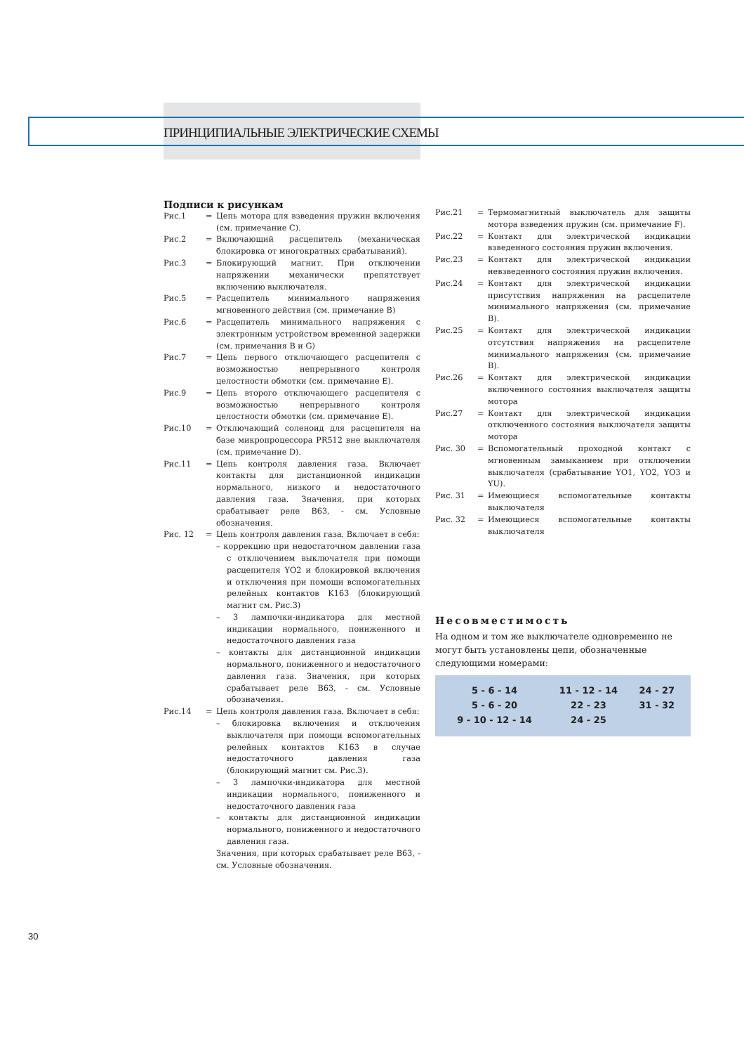ПРИНЦИПИАЛЬНЫЕ ЭЛЕКТРИЧЕСКИЕ СХЕМЫ
Подписи к рисункам
Рис.1 = Цепь мотора для взведения пружин включения (см. примечание C).
Рис.2 = Включающий расцепитель (механическая блокировка от многократных срабатываний).
Рис.3 = Блокирующий магнит. При отключении напряжении механически препятствует включению выключателя.
Рис.5 = Расцепитель минимального напряжения мгновенного действия (см. примечание B)
Рис.6 = Расцепитель минимального напряжения с электронным устройством временной задержки (см. примечания B и G)
Рис.7 = Цепь первого отключающего расцепителя с возможностью непрерывного контроля целостности обмотки (см. примечание E).
Рис.9 = Цепь второго отключающего расцепителя с возможностью непрерывного контроля целостности обмотки (см. примечание E).
Рис.10 = Отключающий соленоид для расцепителя на базе микропроцессора PR512 вне выключателя (см. примечание D).
Рис.11 = Цепь контроля давления газа. Включает контакты для дистанционной индикации нормального, низкого и недостаточного давления газа. Значения, при которых срабатывает реле B63, - см. Условные обозначения.
Рис. 12 = Цепь контроля давления газа. Включает в себя:
– коррекцию при недостаточном давлении газа с отключением выключателя при помощи расцепителя YO2 и блокировкой включения и отключения при помощи вспомогательных релейных контактов K163 (блокирующий магнит см. Рис.3)
– 3 лампочки-индикатора для местной индикации нормального, пониженного и недостаточного давления газа
– контакты для дистанционной индикации нормального, пониженного и недостаточного давления газа. Значения, при которых срабатывает реле B63, - см. Условные обозначения.
Рис.14 = Цепь контроля давления газа. Включает в себя:
– блокировка включения и отключения выключателя при помощи вспомогательных релейных контактов K163 в случае недостаточного давления газа (блокирующий магнит см. Рис.3).
– 3 лампочки-индикатора для местной индикации нормального, пониженного и недостаточного давления газа
– контакты для дистанционной индикации нормального, пониженного и недостаточного давления газа.
Значения, при которых срабатывает реле B63, - см. Условные обозначения.
Рис.21 = Термомагнитный выключатель для защиты мотора взведения пружин (см. примечание F).
Рис.22 = Контакт для электрической индикации взведенного состояния пружин включения.
Рис.23 = Контакт для электрической индикации невзведенного состояния пружин включения.
Рис.24 = Контакт для электрической индикации присутствия напряжения на расцепителе минимального напряжения (см. примечание B).
Рис.25 = Контакт для электрической индикации отсутствия напряжения на расцепителе минимального напряжения (см. примечание B).
Рис.26 = Контакт для электрической индикации включенного состояния выключателя защиты мотора
Рис.27 = Контакт для электрической индикации отключенного состояния выключателя защиты мотора
Рис. 30 = Вспомогательный проходной контакт с мгновенным замыканием при отключении выключателя (срабатывание YO1, YO2, YO3 и YU).
Рис. 31 = Имеющиеся вспомогательные контакты выключателя
Рис. 32 = Имеющиеся вспомогательные контакты выключателя
Несовместимость
На одном и том же выключателе одновременно не могут быть установлены цепи, обозначенные следующими номерами:
| 5 - 6 - 14 | 11 - 12 - 14 | 24 - 27 |
| 5 - 6 - 20 | 22 - 23 | 31 - 32 |
| 9 - 10 - 12 - 14 | 24 - 25 | |
30